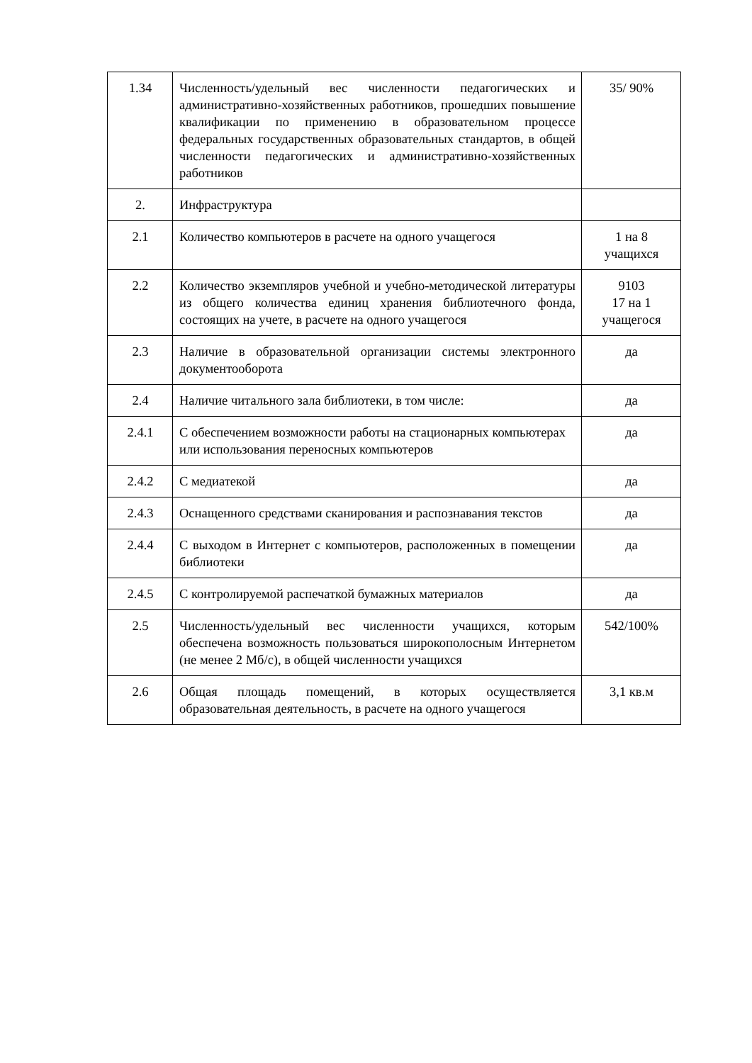| 1.34 | Численность/удельный вес численности педагогических и административно-хозяйственных работников, прошедших повышение квалификации по применению в образовательном процессе федеральных государственных образовательных стандартов, в общей численности педагогических и административно-хозяйственных работников | 35/ 90% |
| 2. | Инфраструктура | |
| 2.1 | Количество компьютеров в расчете на одного учащегося | 1 на 8 учащихся |
| 2.2 | Количество экземпляров учебной и учебно-методической литературы из общего количества единиц хранения библиотечного фонда, состоящих на учете, в расчете на одного учащегося | 9103 17 на 1 учащегося |
| 2.3 | Наличие в образовательной организации системы электронного документооборота | да |
| 2.4 | Наличие читального зала библиотеки, в том числе: | да |
| 2.4.1 | С обеспечением возможности работы на стационарных компьютерах или использования переносных компьютеров | да |
| 2.4.2 | С медиатекой | да |
| 2.4.3 | Оснащенного средствами сканирования и распознавания текстов | да |
| 2.4.4 | С выходом в Интернет с компьютеров, расположенных в помещении библиотеки | да |
| 2.4.5 | С контролируемой распечаткой бумажных материалов | да |
| 2.5 | Численность/удельный вес численности учащихся, которым обеспечена возможность пользоваться широкополосным Интернетом (не менее 2 Мб/с), в общей численности учащихся | 542/100% |
| 2.6 | Общая площадь помещений, в которых осуществляется образовательная деятельность, в расчете на одного учащегося | 3,1 кв.м |